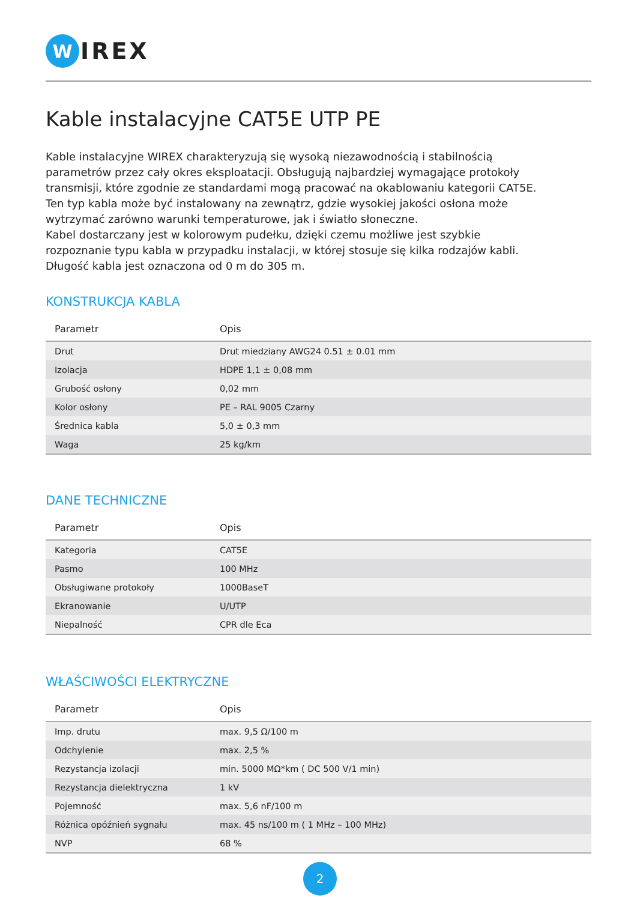W
IREX
Kable instalacyjne CAT5E UTP PE
Kable instalacyjne WIREX charakteryzują się wysoką niezawodnością i stabilnością parametrów przez cały okres eksploatacji. Obsługują najbardziej wymagające protokoły transmisji, które zgodnie ze standardami mogą pracować na okablowaniu kategorii CAT5E. Ten typ kabla może być instalowany na zewnątrz, gdzie wysokiej jakości osłona może wytrzymać zarówno warunki temperaturowe, jak i światło słoneczne.
Kabel dostarczany jest w kolorowym pudełku, dzięki czemu możliwe jest szybkie rozpoznanie typu kabla w przypadku instalacji, w której stosuje się kilka rodzajów kabli.
Długość kabla jest oznaczona od 0 m do 305 m.
KONSTRUKCJA KABLA
| Parametr | Opis |
| --- | --- |
| Drut | Drut miedziany AWG24 0.51 ± 0.01 mm |
| Izolacja | HDPE 1,1 ± 0,08 mm |
| Grubość osłony | 0,02 mm |
| Kolor osłony | PE – RAL 9005 Czarny |
| Średnica kabla | 5,0 ± 0,3 mm |
| Waga | 25 kg/km |
DANE TECHNICZNE
| Parametr | Opis |
| --- | --- |
| Kategoria | CAT5E |
| Pasmo | 100 MHz |
| Obsługiwane protokoły | 1000BaseT |
| Ekranowanie | U/UTP |
| Niepalność | CPR dle Eca |
WŁAŚCIWOŚCI ELEKTRYCZNE
| Parametr | Opis |
| --- | --- |
| Imp. drutu | max. 9,5 Ω/100 m |
| Odchylenie | max. 2,5 % |
| Rezystancja izolacji | min. 5000 MΩ*km ( DC 500 V/1 min) |
| Rezystancja dielektryczna | 1 kV |
| Pojemność | max. 5,6 nF/100 m |
| Różnica opóźnień sygnału | max. 45 ns/100 m ( 1 MHz – 100 MHz) |
| NVP | 68 % |
2